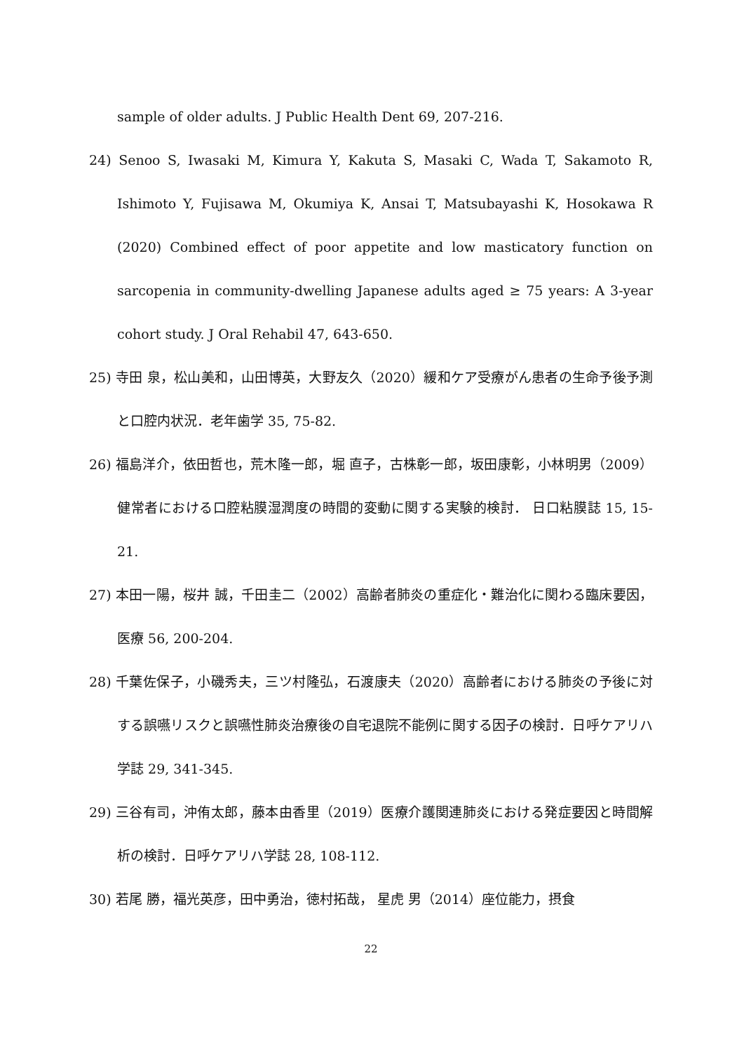sample of older adults. J Public Health Dent 69, 207-216.
24) Senoo S, Iwasaki M, Kimura Y, Kakuta S, Masaki C, Wada T, Sakamoto R, Ishimoto Y, Fujisawa M, Okumiya K, Ansai T, Matsubayashi K, Hosokawa R (2020) Combined effect of poor appetite and low masticatory function on sarcopenia in community-dwelling Japanese adults aged ≥ 75 years: A 3-year cohort study. J Oral Rehabil 47, 643-650.
25) 寺田 泉，松山美和，山田博英，大野友久（2020）緩和ケア受療がん患者の生命予後予測と口腔内状況．老年歯学 35, 75-82.
26) 福島洋介，依田哲也，荒木隆一郎，堀 直子，古株彰一郎，坂田康彰，小林明男（2009）健常者における口腔粘膜湿潤度の時間的変動に関する実験的検討． 日口粘膜誌 15, 15-21.
27) 本田一陽，桜井 誠，千田圭二（2002）高齢者肺炎の重症化・難治化に関わる臨床要因，医療 56, 200-204.
28) 千葉佐保子，小磯秀夫，三ツ村隆弘，石渡康夫（2020）高齢者における肺炎の予後に対する誤嚥リスクと誤嚥性肺炎治療後の自宅退院不能例に関する因子の検討．日呼ケアリハ学誌 29, 341-345.
29) 三谷有司，沖侑太郎，藤本由香里（2019）医療介護関連肺炎における発症要因と時間解析の検討．日呼ケアリハ学誌 28, 108-112.
30) 若尾 勝，福光英彦，田中勇治，徳村拓哉， 星虎 男（2014）座位能力，摂食
22